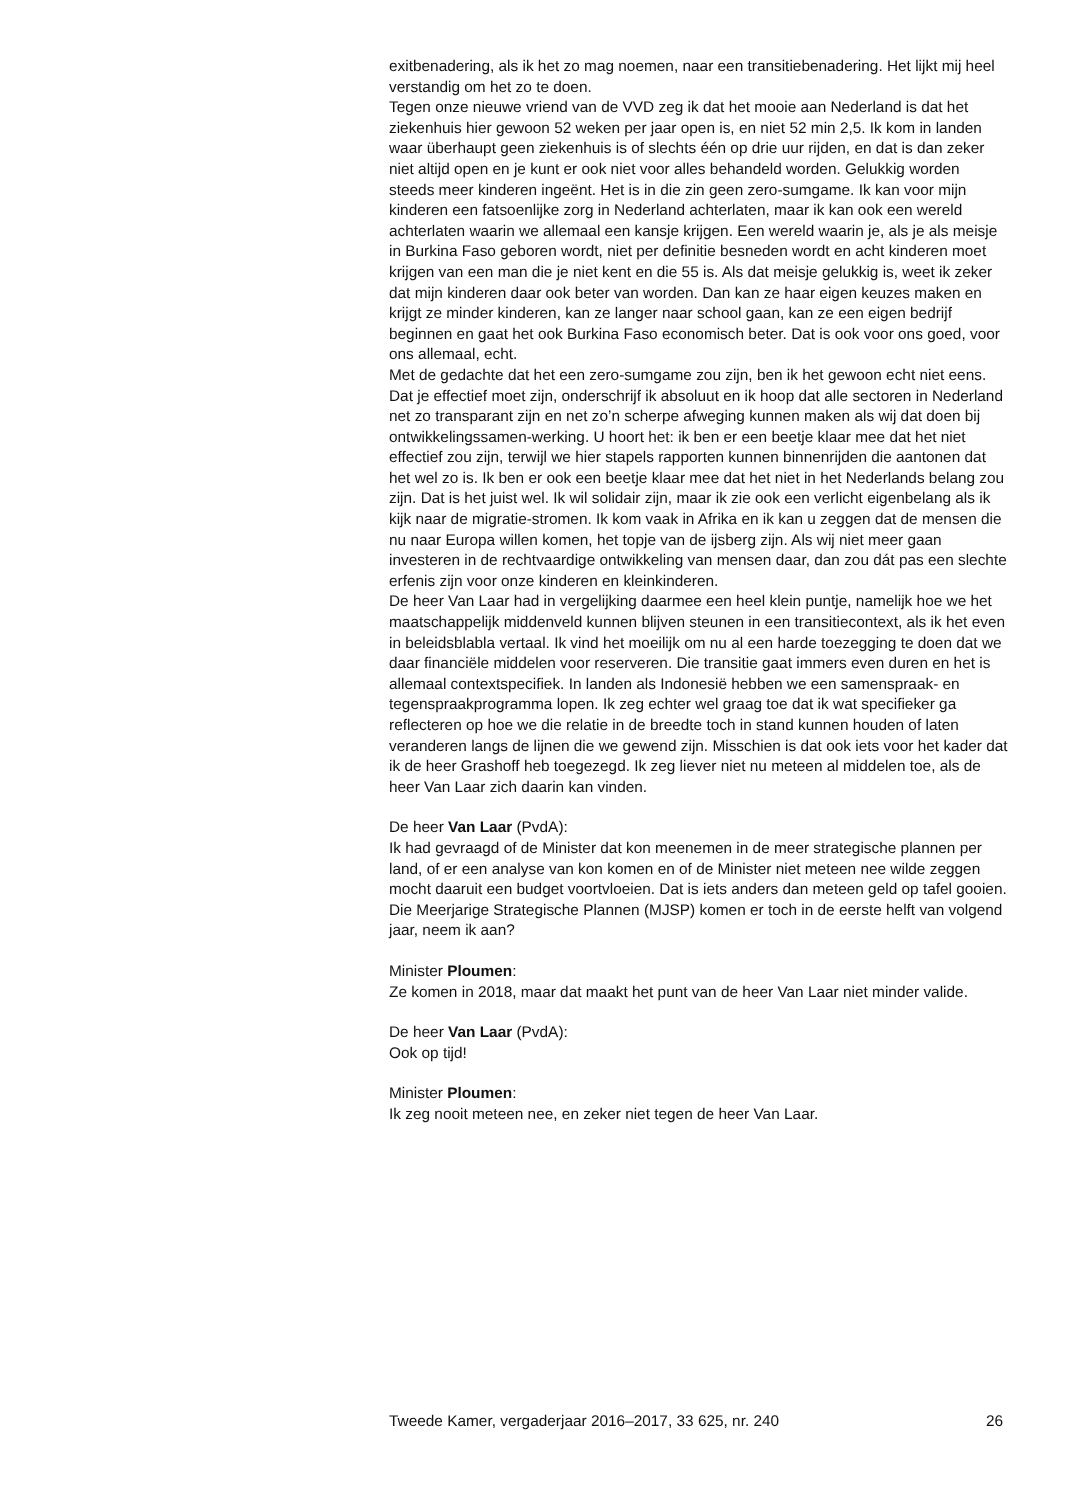exitbenadering, als ik het zo mag noemen, naar een transitiebenadering. Het lijkt mij heel verstandig om het zo te doen.
Tegen onze nieuwe vriend van de VVD zeg ik dat het mooie aan Nederland is dat het ziekenhuis hier gewoon 52 weken per jaar open is, en niet 52 min 2,5. Ik kom in landen waar überhaupt geen ziekenhuis is of slechts één op drie uur rijden, en dat is dan zeker niet altijd open en je kunt er ook niet voor alles behandeld worden. Gelukkig worden steeds meer kinderen ingeënt. Het is in die zin geen zero-sumgame. Ik kan voor mijn kinderen een fatsoenlijke zorg in Nederland achterlaten, maar ik kan ook een wereld achterlaten waarin we allemaal een kansje krijgen. Een wereld waarin je, als je als meisje in Burkina Faso geboren wordt, niet per definitie besneden wordt en acht kinderen moet krijgen van een man die je niet kent en die 55 is. Als dat meisje gelukkig is, weet ik zeker dat mijn kinderen daar ook beter van worden. Dan kan ze haar eigen keuzes maken en krijgt ze minder kinderen, kan ze langer naar school gaan, kan ze een eigen bedrijf beginnen en gaat het ook Burkina Faso economisch beter. Dat is ook voor ons goed, voor ons allemaal, echt.
Met de gedachte dat het een zero-sumgame zou zijn, ben ik het gewoon echt niet eens. Dat je effectief moet zijn, onderschrijf ik absoluut en ik hoop dat alle sectoren in Nederland net zo transparant zijn en net zo’n scherpe afweging kunnen maken als wij dat doen bij ontwikkelingssamen-werking. U hoort het: ik ben er een beetje klaar mee dat het niet effectief zou zijn, terwijl we hier stapels rapporten kunnen binnenrijden die aantonen dat het wel zo is. Ik ben er ook een beetje klaar mee dat het niet in het Nederlands belang zou zijn. Dat is het juist wel. Ik wil solidair zijn, maar ik zie ook een verlicht eigenbelang als ik kijk naar de migratie-stromen. Ik kom vaak in Afrika en ik kan u zeggen dat de mensen die nu naar Europa willen komen, het topje van de ijsberg zijn. Als wij niet meer gaan investeren in de rechtvaardige ontwikkeling van mensen daar, dan zou dát pas een slechte erfenis zijn voor onze kinderen en kleinkinderen.
De heer Van Laar had in vergelijking daarmee een heel klein puntje, namelijk hoe we het maatschappelijk middenveld kunnen blijven steunen in een transitiecontext, als ik het even in beleidsblabla vertaal. Ik vind het moeilijk om nu al een harde toezegging te doen dat we daar financiële middelen voor reserveren. Die transitie gaat immers even duren en het is allemaal contextspecifiek. In landen als Indonesië hebben we een samenspraak- en tegenspraakprogramma lopen. Ik zeg echter wel graag toe dat ik wat specifieker ga reflecteren op hoe we die relatie in de breedte toch in stand kunnen houden of laten veranderen langs de lijnen die we gewend zijn. Misschien is dat ook iets voor het kader dat ik de heer Grashoff heb toegezegd. Ik zeg liever niet nu meteen al middelen toe, als de heer Van Laar zich daarin kan vinden.
De heer Van Laar (PvdA):
Ik had gevraagd of de Minister dat kon meenemen in de meer strategische plannen per land, of er een analyse van kon komen en of de Minister niet meteen nee wilde zeggen mocht daaruit een budget voortvloeien. Dat is iets anders dan meteen geld op tafel gooien. Die Meerjarige Strategische Plannen (MJSP) komen er toch in de eerste helft van volgend jaar, neem ik aan?
Minister Ploumen:
Ze komen in 2018, maar dat maakt het punt van de heer Van Laar niet minder valide.
De heer Van Laar (PvdA):
Ook op tijd!
Minister Ploumen:
Ik zeg nooit meteen nee, en zeker niet tegen de heer Van Laar.
Tweede Kamer, vergaderjaar 2016–2017, 33 625, nr. 240 26